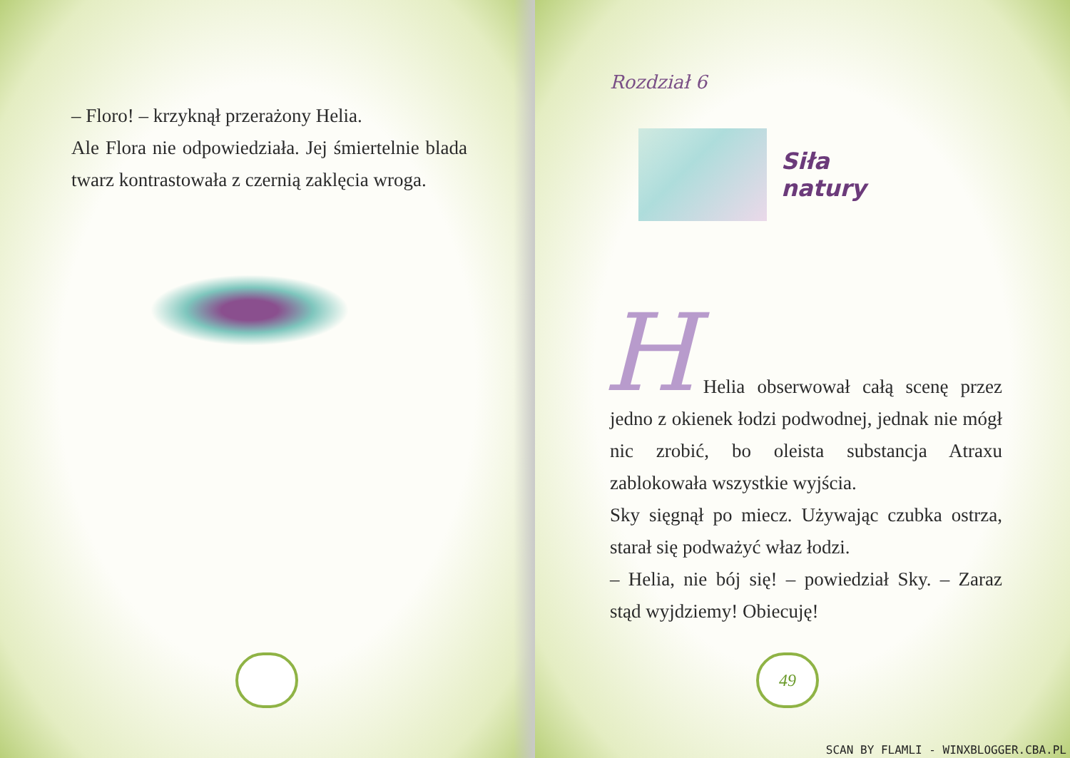– Floro! – krzyknął przerażony Helia.
Ale Flora nie odpowiedziała. Jej śmiertelnie blada twarz kontrastowała z czernią zaklęcia wroga.
Rozdział 6
Siła
natury
H
Helia obserwował całą scenę przez jedno z okienek łodzi podwodnej, jednak nie mógł nic zrobić, bo oleista substancja Atraxu zablokowała wszystkie wyjścia.
Sky sięgnął po miecz. Używając czubka ostrza, starał się podważyć właz łodzi.
– Helia, nie bój się! – powiedział Sky. – Zaraz stąd wyjdziemy! Obiecuję!
49
SCAN BY FLAMLI - WINXBLOGGER.CBA.PL